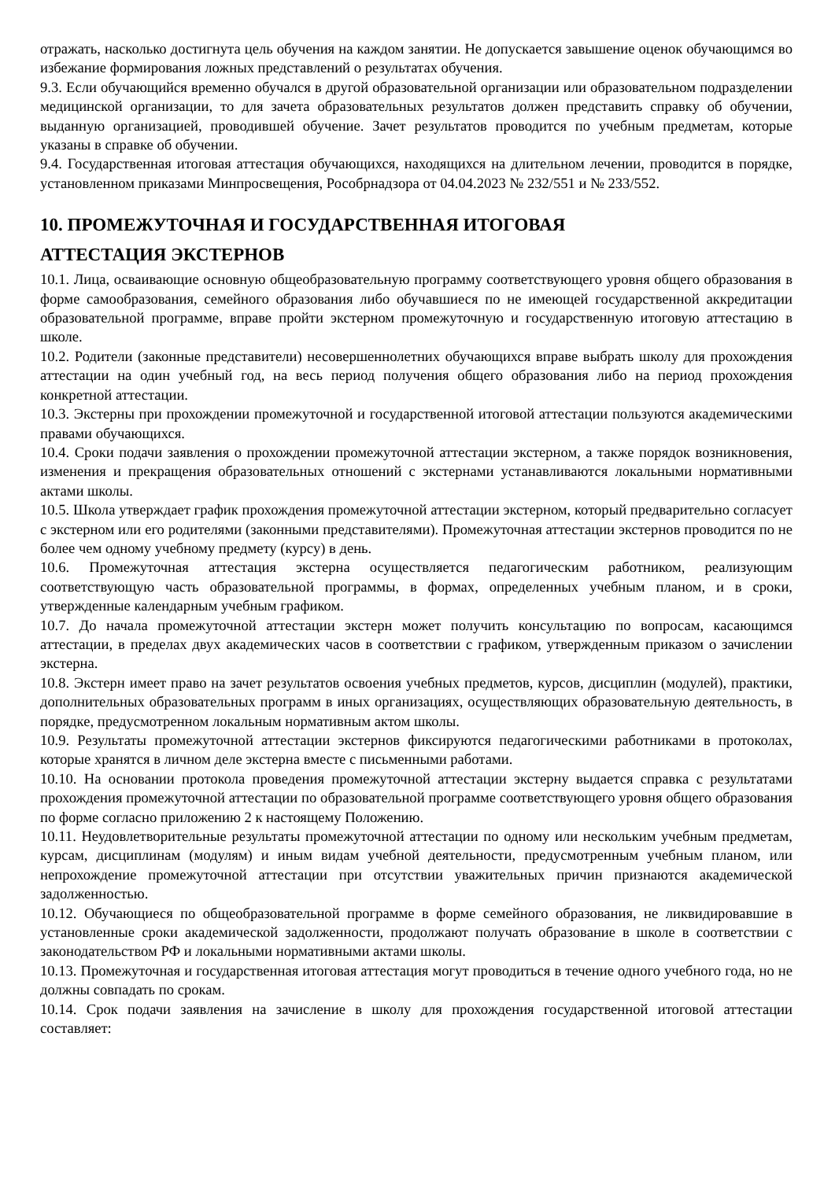отражать, насколько достигнута цель обучения на каждом занятии. Не допускается завышение оценок обучающимся во избежание формирования ложных представлений о результатах обучения.
9.3. Если обучающийся временно обучался в другой образовательной организации или образовательном подразделении медицинской организации, то для зачета образовательных результатов должен представить справку об обучении, выданную организацией, проводившей обучение. Зачет результатов проводится по учебным предметам, которые указаны в справке об обучении.
9.4. Государственная итоговая аттестация обучающихся, находящихся на длительном лечении, проводится в порядке, установленном приказами Минпросвещения, Рособрнадзора от 04.04.2023 № 232/551 и № 233/552.
10. ПРОМЕЖУТОЧНАЯ И ГОСУДАРСТВЕННАЯ ИТОГОВАЯ
АТТЕСТАЦИЯ ЭКСТЕРНОВ
10.1. Лица, осваивающие основную общеобразовательную программу соответствующего уровня общего образования в форме самообразования, семейного образования либо обучавшиеся по не имеющей государственной аккредитации образовательной программе, вправе пройти экстерном промежуточную и государственную итоговую аттестацию в школе.
10.2. Родители (законные представители) несовершеннолетних обучающихся вправе выбрать школу для прохождения аттестации на один учебный год, на весь период получения общего образования либо на период прохождения конкретной аттестации.
10.3. Экстерны при прохождении промежуточной и государственной итоговой аттестации пользуются академическими правами обучающихся.
10.4. Сроки подачи заявления о прохождении промежуточной аттестации экстерном, а также порядок возникновения, изменения и прекращения образовательных отношений с экстернами устанавливаются локальными нормативными актами школы.
10.5. Школа утверждает график прохождения промежуточной аттестации экстерном, который предварительно согласует с экстерном или его родителями (законными представителями). Промежуточная аттестации экстернов проводится по не более чем одному учебному предмету (курсу) в день.
10.6. Промежуточная аттестация экстерна осуществляется педагогическим работником, реализующим соответствующую часть образовательной программы, в формах, определенных учебным планом, и в сроки, утвержденные календарным учебным графиком.
10.7. До начала промежуточной аттестации экстерн может получить консультацию по вопросам, касающимся аттестации, в пределах двух академических часов в соответствии с графиком, утвержденным приказом о зачислении экстерна.
10.8. Экстерн имеет право на зачет результатов освоения учебных предметов, курсов, дисциплин (модулей), практики, дополнительных образовательных программ в иных организациях, осуществляющих образовательную деятельность, в порядке, предусмотренном локальным нормативным актом школы.
10.9. Результаты промежуточной аттестации экстернов фиксируются педагогическими работниками в протоколах, которые хранятся в личном деле экстерна вместе с письменными работами.
10.10. На основании протокола проведения промежуточной аттестации экстерну выдается справка с результатами прохождения промежуточной аттестации по образовательной программе соответствующего уровня общего образования по форме согласно приложению 2 к настоящему Положению.
10.11. Неудовлетворительные результаты промежуточной аттестации по одному или нескольким учебным предметам, курсам, дисциплинам (модулям) и иным видам учебной деятельности, предусмотренным учебным планом, или непрохождение промежуточной аттестации при отсутствии уважительных причин признаются академической задолженностью.
10.12. Обучающиеся по общеобразовательной программе в форме семейного образования, не ликвидировавшие в установленные сроки академической задолженности, продолжают получать образование в школе в соответствии с законодательством РФ и локальными нормативными актами школы.
10.13. Промежуточная и государственная итоговая аттестация могут проводиться в течение одного учебного года, но не должны совпадать по срокам.
10.14. Срок подачи заявления на зачисление в школу для прохождения государственной итоговой аттестации составляет: